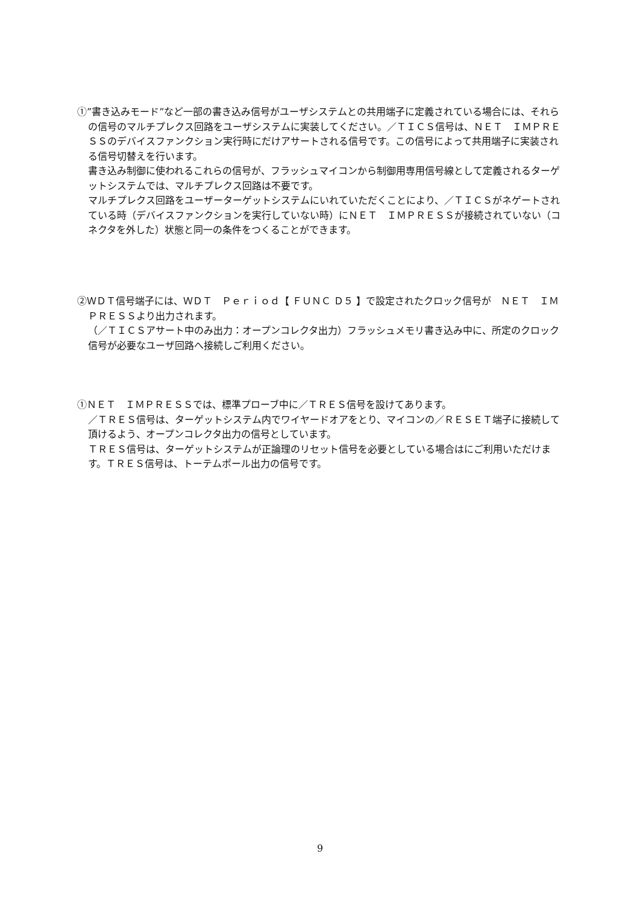①”書き込みモード”など一部の書き込み信号がユーザシステムとの共用端子に定義されている場合には、それらの信号のマルチプレクス回路をユーザシステムに実装してください。／ＴＩＣＳ信号は、ＮＥＴ　ＩＭＰＲＥＳＳのデバイスファンクション実行時にだけアサートされる信号です。この信号によって共用端子に実装される信号切替えを行います。
書き込み制御に使われるこれらの信号が、フラッシュマイコンから制御用専用信号線として定義されるターゲットシステムでは、マルチプレクス回路は不要です。
マルチプレクス回路をユーザーターゲットシステムにいれていただくことにより、／ＴＩＣＳがネゲートされている時（デバイスファンクションを実行していない時）にＮＥＴ　ＩＭＰＲＥＳＳが接続されていない（コネクタを外した）状態と同一の条件をつくることができます。
②ＷＤＴ信号端子には、ＷＤＴ　Ｐｅｒｉｏｄ【 ＦＵＮＣ Ｄ５ 】で設定されたクロック信号が　ＮＥＴ　ＩＭＰＲＥＳＳより出力されます。
（／ＴＩＣＳアサート中のみ出力：オープンコレクタ出力）フラッシュメモリ書き込み中に、所定のクロック信号が必要なユーザ回路へ接続しご利用ください。
①ＮＥＴ　ＩＭＰＲＥＳＳでは、標準プローブ中に／ＴＲＥＳ信号を設けてあります。
／ＴＲＥＳ信号は、ターゲットシステム内でワイヤードオアをとり、マイコンの／ＲＥＳＥＴ端子に接続して頂けるよう、オープンコレクタ出力の信号としています。
ＴＲＥＳ信号は、ターゲットシステムが正論理のリセット信号を必要としている場合はにご利用いただけます。ＴＲＥＳ信号は、トーテムポール出力の信号です。
9